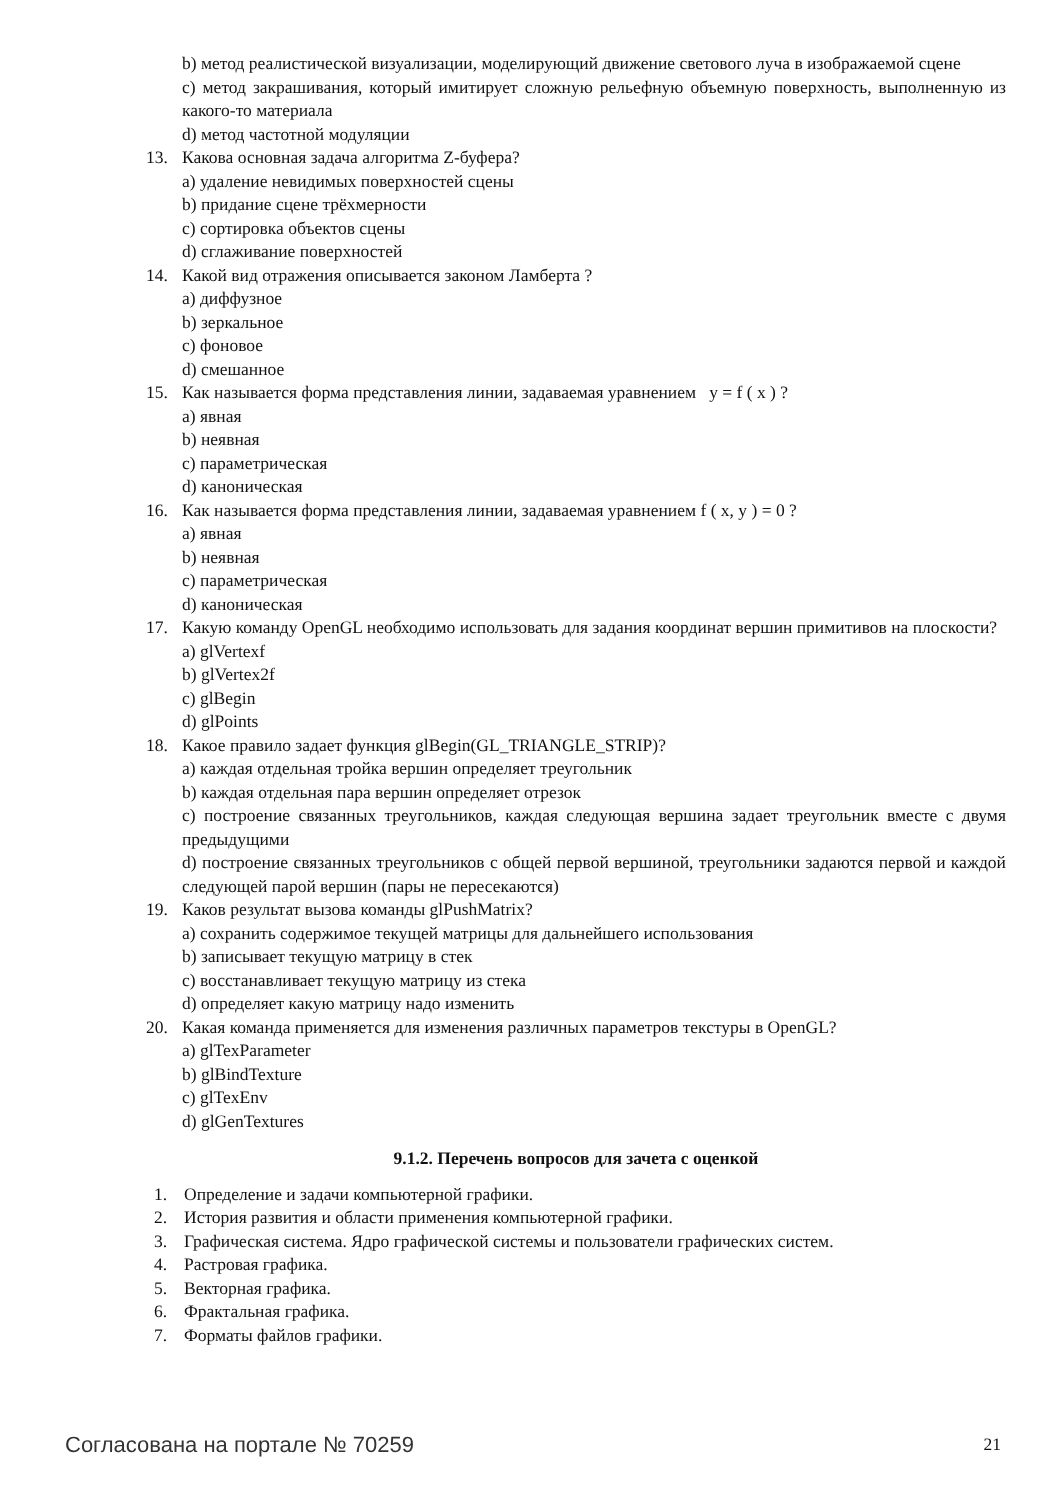b) метод реалистической визуализации, моделирующий движение светового луча в изображаемой сцене
c) метод закрашивания, который имитирует сложную рельефную объемную поверхность, выполненную из какого-то материала
d) метод частотной модуляции
13. Какова основная задача алгоритма Z-буфера?
a) удаление невидимых поверхностей сцены
b) придание сцене трёхмерности
c) сортировка объектов сцены
d) сглаживание поверхностей
14. Какой вид отражения описывается законом Ламберта ?
a) диффузное
b) зеркальное
c) фоновое
d) смешанное
15. Как называется форма представления линии, задаваемая уравнением y = f ( x ) ?
a) явная
b) неявная
c) параметрическая
d) каноническая
16. Как называется форма представления линии, задаваемая уравнением f ( x, y ) = 0 ?
a) явная
b) неявная
c) параметрическая
d) каноническая
17. Какую команду OpenGL необходимо использовать для задания координат вершин примитивов на плоскости?
a) glVertexf
b) glVertex2f
c) glBegin
d) glPoints
18. Какое правило задает функция glBegin(GL_TRIANGLE_STRIP)?
a) каждая отдельная тройка вершин определяет треугольник
b) каждая отдельная пара вершин определяет отрезок
c) построение связанных треугольников, каждая следующая вершина задает треугольник вместе с двумя предыдущими
d) построение связанных треугольников с общей первой вершиной, треугольники задаются первой и каждой следующей парой вершин (пары не пересекаются)
19. Каков результат вызова команды glPushMatrix?
a) сохранить содержимое текущей матрицы для дальнейшего использования
b) записывает текущую матрицу в стек
c) восстанавливает текущую матрицу из стека
d) определяет какую матрицу надо изменить
20. Какая команда применяется для изменения различных параметров текстуры в OpenGL?
a) glTexParameter
b) glBindTexture
c) glTexEnv
d) glGenTextures
9.1.2. Перечень вопросов для зачета с оценкой
1. Определение и задачи компьютерной графики.
2. История развития и области применения компьютерной графики.
3. Графическая система. Ядро графической системы и пользователи графических систем.
4. Растровая графика.
5. Векторная графика.
6. Фрактальная графика.
7. Форматы файлов графики.
Согласована на портале № 70259 21